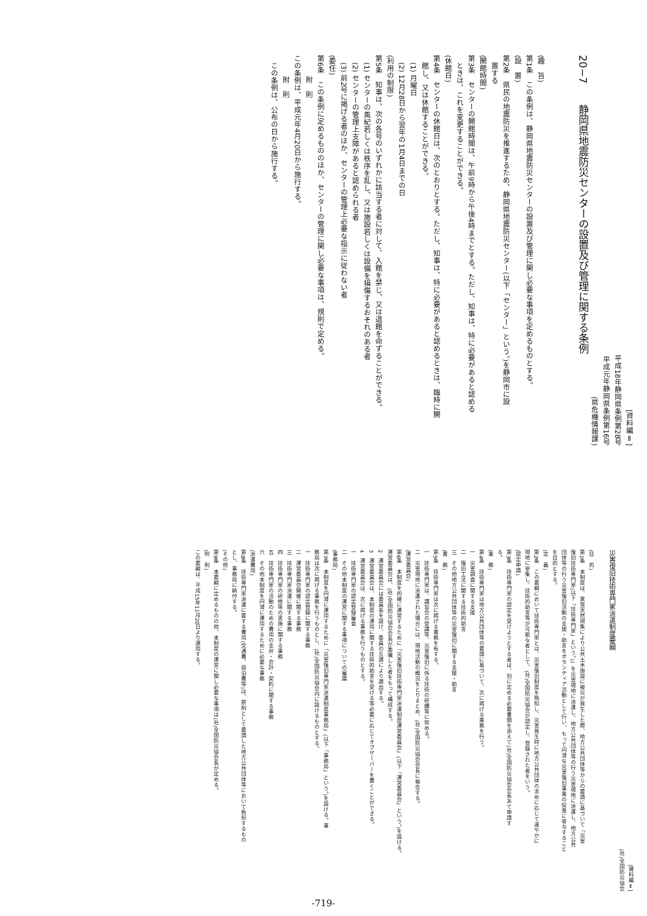[資料編Ⅱ]
平成18年静岡県条例第28号
平成元年静岡県条例第16号
(県危機情報課)
20−7　　静岡県地震防災センターの設置及び管理に関する条例
(趣　旨)
第1条　この条例は、静岡県地震防災センターの設置及び管理に関し必要な事項を定めるものとする。
(設　置)
第2条　県民の地震防災を推進するため、静岡県地震防災センター(以下「センター」という。)を静岡市に設
置する
(開館時間)
第3条　センターの開館時間は、午前9時から午後4時までとする。ただし、知事は、特に必要があると認める
ときは、これを変更することができる。
(休館日)
第4条　センターの休館日は、次のとおりとする。ただし、知事は、特に必要があると認めるときは、臨時に開
館し、又は休館することができる。
(1) 月曜日
(2) 12月28日から翌年の1月4日までの日
(利用の制限)
第5条　知事は、次の各号のいずれかに該当する者に対して、入館を禁じ、又は退館を命ずることができる。
(1) センターの風紀若しくは秩序を乱し、又は施設若しくは設備を損傷するおそれのある者
(2) センターの管理上支障があると認められる者
(3) 前2号に掲げる者のほか、センターの管理上必要な指示に従わない者
(委任)
第6条　この条例に定めるもののほか、センターの管理に関し必要な事項は、規則で定める。
附　則
この条例は、平成元年4月20日から施行する。
附　則
この条例は、公布の日から施行する。
[資料編Ⅱ]
(社)全国防災協会
災害復旧技術専門家派遣制度要綱
(目　的)
第1条　本制度は、異常天然現象により公共土木施設に被災が発生した際、地方公共団体等からの要請に基づいて「災害
復旧技術専門家(以下「技術専門家」という。)」を災害現地に派遣し、地方公共団体等の行う災害現地に派遣し、地方公共
団体等の行う災害復旧活動の支援・助言をボランティア活動として行い、もって円滑な災害復旧事業の促進に寄与すること
を目的とする。
(定　義)
第2条　この要綱において技術専門家とは、災害復旧制度を熟知し、災害発生時に地方公共団体の求めに応じて速やかに
現地に参集し、技術的助言等が可能な者として、(社)全国防災協会が認定し、登録された者をいう。
(認定申請)
第3条　技術専門家の認定を受けようとする者は、別に定める必要書類を添えて(社)全国防災協会会長あて申請す
る。
(業　務)
第4条　技術専門家は地方公共団体等の要請に基づいて、次に掲げる業務を行う。
一　災害調査に関する支援
二　復旧工法に関する技術的助言
三　その他地方公共団体等の災害復旧に関する支援・助言
(責　務)
第5条　技術専門家は次に掲げる責務を有する。
一　技術専門家は、講習会の受講等、災害復旧に係る技術の研鑽等に努める。
二　災害現地に派遣された場合には、現地活動の概況をとりまとめ、(社)全国防災協会会長に報告する。
(運営委員会)
第6条　本制度を的確に運営するために「災害復旧技術専門家派遣制度運営委員会」(以下「運営委員会」という。)を設ける。
運営委員会は、(社)全国防災協会会長が委嘱した者をもって構成する。
2　運営委員会には委員長を設け、委員の互選により選出する。
3　運営委員会は、本制度の運用に関する技術的助言を受ける等必要に応じてオブザーバーを置くことができる。
4　運営委員会は、次に掲げる事務を行うものとする。
一　技術専門家の認定登録審査
二　その他本制度の運営に関する事項についての審議
(事務局)
第7条　本制度を円滑に運用するために「災害復旧専門家派遣制度事務局」(以下「事務局」という。)を設ける。事
務局は次に掲げる事務を行うものとし、(社)全国防災協会内に設けるものとする。
一　技術専門家の認定登録に関する事務
二　運営委員会開催に関する事務
三　技術専門家派遣に関する事務
四　技術専門家の研修等の実施に関する事務
五　技術専門家の活動のための費用の支弁・会計・契約に関する事務
六　その他本制度を円滑に運用するために必要な事務
(派遣費用)
第8条　技術専門家派遣に要する費用(交通費、宿泊費等)は、原則として要請した地方公共団体等において負担するもの
とし、事務局に納付する。
(その他)
第9条　本要綱に定めるものの他、本制度の運営に関し必要な事項は(社)全国防災協会長が定める。
(附　則)
この要綱は、平成15年11月20日より適用する。
-719-